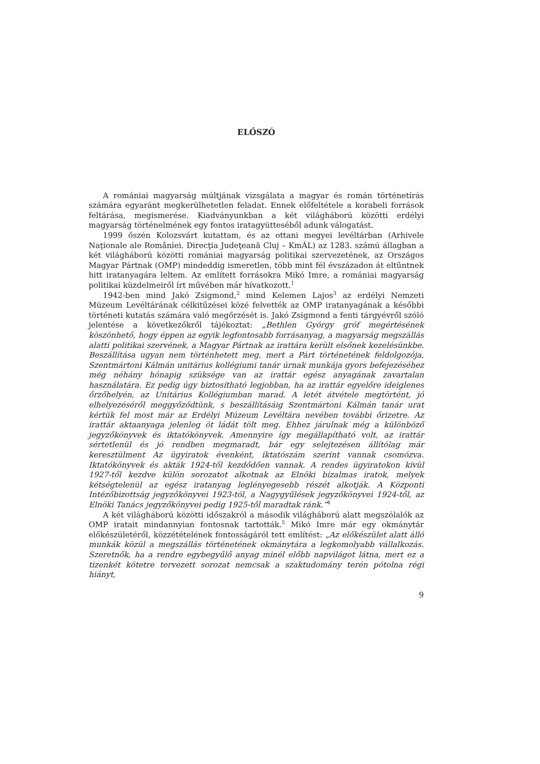ELŐSZÓ
A romániai magyarság múltjának vizsgálata a magyar és román történetírás számára egyaránt megkerülhetetlen feladat. Ennek előfeltétele a korabeli források feltárása, megismerése. Kiadványunkban a két világháború közötti erdélyi magyarság történelmének egy fontos iratagyütteséből adunk válogatást.
1999 őszén Kolozsvárt kutattam, és az ottani megyei levéltárban (Arhivele Naţionale ale României. Direcţia Judeţeană Cluj – KmÁL) az 1283. számú állagban a két világháború közötti romániai magyarság politikai szervezetének, az Országos Magyar Pártnak (OMP) mindeddig ismeretlen, több mint fél évszázadon át eltűntnek hitt iratanyagára leltem. Az említett forrásokra Mikó Imre, a romániai magyarság politikai küzdelmeiről írt művében már hívatkozott.<sup>1</sup>
1942-ben mind Jakó Zsigmond,<sup>2</sup> mind Kelemen Lajos<sup>3</sup> az erdélyi Nemzeti Múzeum Levéltárának célkitűzései közé felvették az OMP iratanyagának a későbbi történeti kutatás számára való megőrzését is. Jakó Zsigmond a fenti tárgyévről szóló jelentése a következőkről tájékoztat: „Bethlen György gróf megértésének köszönhető, hogy éppen az egyik legfontosabb forrásanyag, a magyarság megszállás alatti politikai szervének, a Magyar Pártnak az irattára került elsőnek kezelésünkbe. Beszállítása ugyan nem történhetett meg, mert a Párt történetének feldolgozója, Szentmártoni Kálmán unitárius kollégiumi tanár úrnak munkája gyors befejezéséhez még néhány hónapig szüksége van az irattár egész anyagának zavartalan használatára. Ez pedig úgy biztosítható legjobban, ha az irattár egyelőre ideiglenes őrzőhelyén, az Unitárius Kollégiumban marad. A letét átvétele megtörtént, jó elhelyezéséről meggyőződtünk, s beszállításáig Szentmártoni Kálmán tanár urat kértük fel most már az Erdélyi Múzeum Levéltára nevében további őrizetre. Az irattár aktaanyaga jelenleg öt ládát tölt meg. Ehhez járulnak még a különböző jegyzőkönyvek és iktatókönyvek. Amennyire így megállapítható volt, az irattár sértetlenül és jó rendben megmaradt, bár egy selejtezésen állítólag már keresztülment Az ügyiratok évenként, iktatószám szerint vannak csomózva. Iktatókönyvek és akták 1924-től kezdődően vannak. A rendes ügyiratokon kívül 1927-től kezdve külön sorozatot alkotnak az Elnöki bizalmas iratok, melyek kétségtelenül az egész iratanyag leglényegesebb részét alkotják. A Központi Intézőbizottság jegyzőkönyvei 1923-tól, a Nagygyűlések jegyzőkönyvei 1924-től, az Elnöki Tanács jegyzőkönyvei pedig 1925-től maradtak ránk.”<sup>4</sup>
A két világháború közötti időszakról a második világháború alatt megszólalók az OMP iratait mindannyian fontosnak tartották.<sup>5</sup> Mikó Imre már egy okmánytár előkészületéről, közzétételének fontosságáról tett említést: „Az előkészület alatt álló munkák közül a megszállás történetének okmánytára a legkomolyabb vállalkozás. Szeretnők, ha a rendre egybegyűlő anyag minél előbb napvilágot látna, mert ez a tizenkét kötetre tervezett sorozat nemcsak a szaktudomány terén pótolna régi hiányt,
9